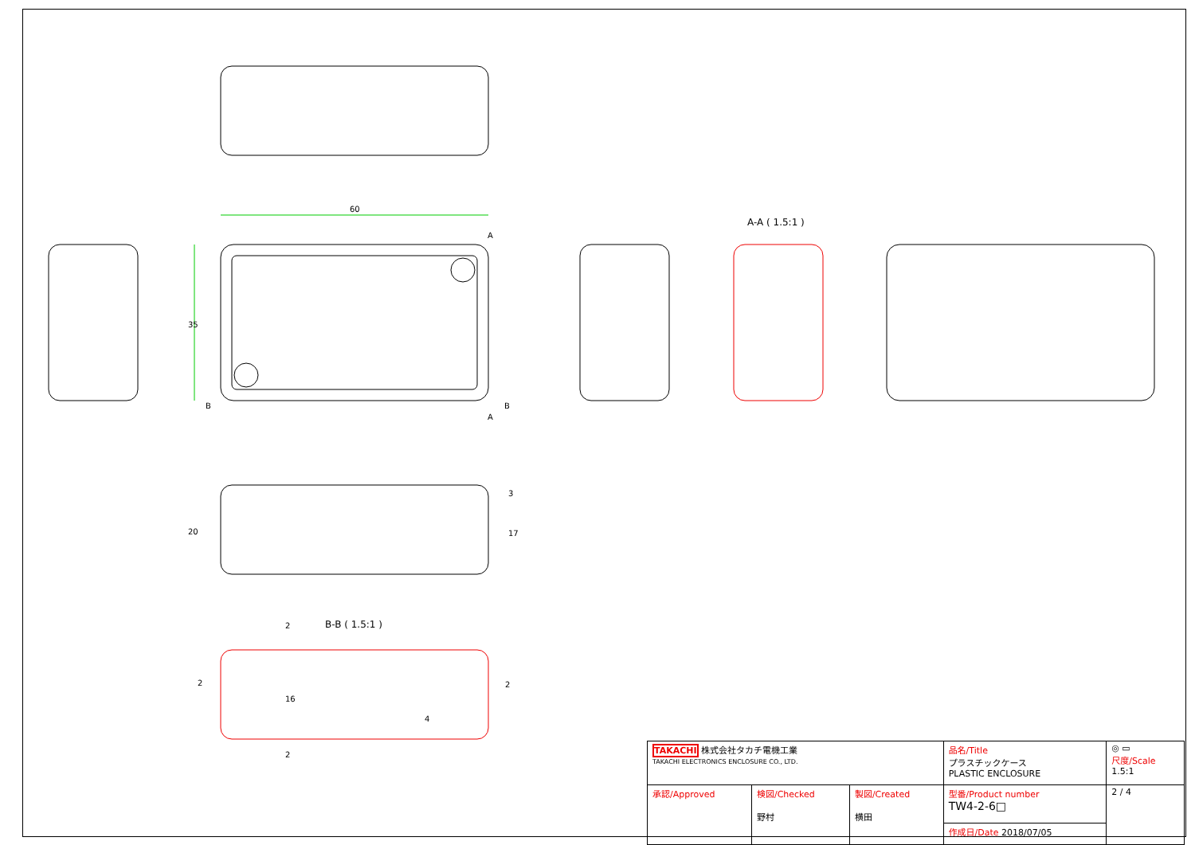60
35
20
A
A
B
B
3
17
A-A ( 1.5:1 )
B-B ( 1.5:1 )
2
2
2
16
4
2
| TAKACHI 株式会社タカチ電機工業 TAKACHI ELECTRONICS ENCLOSURE CO., LTD. | | | 品名/Title プラスチックケース PLASTIC ENCLOSURE | ◎ ▭ 尺度/Scale 1.5:1 |
| 承認/Approved | 検図/Checked 野村 | 製図/Created 横田 | 型番/Product number TW4-2-6□ | 2 / 4 |
| | | | 作成日/Date 2018/07/05 | |